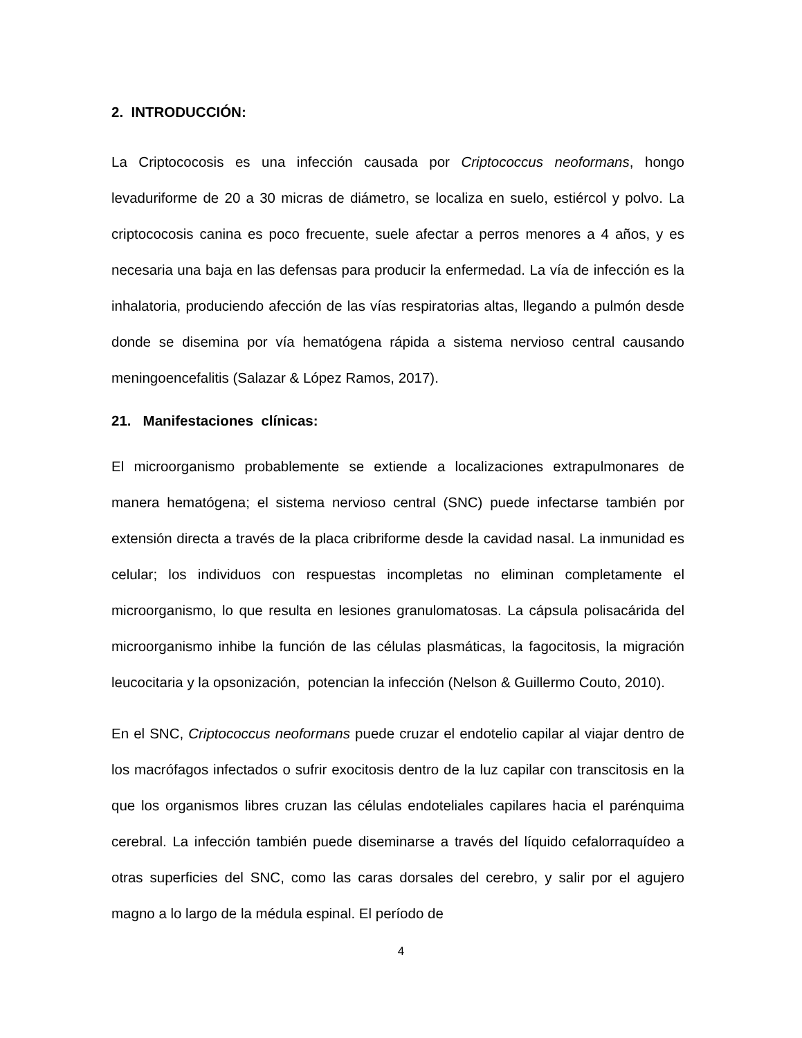2. INTRODUCCIÓN:
La Criptococosis es una infección causada por Criptococcus neoformans, hongo levaduriforme de 20 a 30 micras de diámetro, se localiza en suelo, estiércol y polvo. La criptococosis canina es poco frecuente, suele afectar a perros menores a 4 años, y es necesaria una baja en las defensas para producir la enfermedad. La vía de infección es la inhalatoria, produciendo afección de las vías respiratorias altas, llegando a pulmón desde donde se disemina por vía hematógena rápida a sistema nervioso central causando meningoencefalitis (Salazar & López Ramos, 2017).
21. Manifestaciones clínicas:
El microorganismo probablemente se extiende a localizaciones extrapulmonares de manera hematógena; el sistema nervioso central (SNC) puede infectarse también por extensión directa a través de la placa cribriforme desde la cavidad nasal. La inmunidad es celular; los individuos con respuestas incompletas no eliminan completamente el microorganismo, lo que resulta en lesiones granulomatosas. La cápsula polisacárida del microorganismo inhibe la función de las células plasmáticas, la fagocitosis, la migración leucocitaria y la opsonización, potencian la infección (Nelson & Guillermo Couto, 2010).
En el SNC, Criptococcus neoformans puede cruzar el endotelio capilar al viajar dentro de los macrófagos infectados o sufrir exocitosis dentro de la luz capilar con transcitosis en la que los organismos libres cruzan las células endoteliales capilares hacia el parénquima cerebral. La infección también puede diseminarse a través del líquido cefalorraquídeo a otras superficies del SNC, como las caras dorsales del cerebro, y salir por el agujero magno a lo largo de la médula espinal. El período de
4